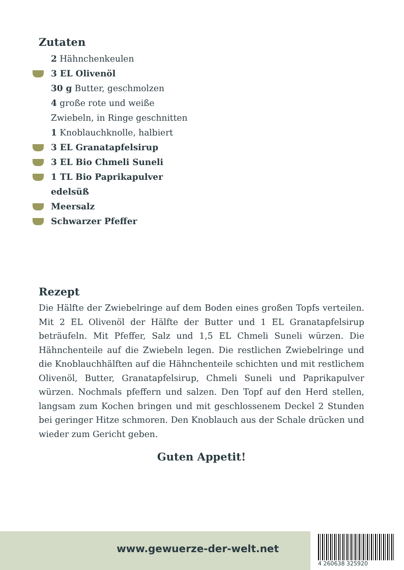Zutaten
2 Hähnchenkeulen
3 EL Olivenöl
30 g Butter, geschmolzen
4 große rote und weiße Zwiebeln, in Ringe geschnitten
1 Knoblauchknolle, halbiert
3 EL Granatapfelsirup
3 EL Bio Chmeli Suneli
1 TL Bio Paprikapulver edelsüß
Meersalz
Schwarzer Pfeffer
Rezept
Die Hälfte der Zwiebelringe auf dem Boden eines großen Topfs verteilen. Mit 2 EL Olivenöl der Hälfte der Butter und 1 EL Granatapfelsirup beträufeln. Mit Pfeffer, Salz und 1,5 EL Chmeli Suneli würzen. Die Hähnchenteile auf die Zwiebeln legen. Die restlichen Zwiebelringe und die Knoblauchhälften auf die Hähnchenteile schichten und mit restlichem Olivenöl, Butter, Granatapfelsirup, Chmeli Suneli und Paprikapulver würzen. Nochmals pfeffern und salzen. Den Topf auf den Herd stellen, langsam zum Kochen bringen und mit geschlossenem Deckel 2 Stunden bei geringer Hitze schmoren. Den Knoblauch aus der Schale drücken und wieder zum Gericht geben.
Guten Appetit!
www.gewuerze-der-welt.net 4 260638 325920